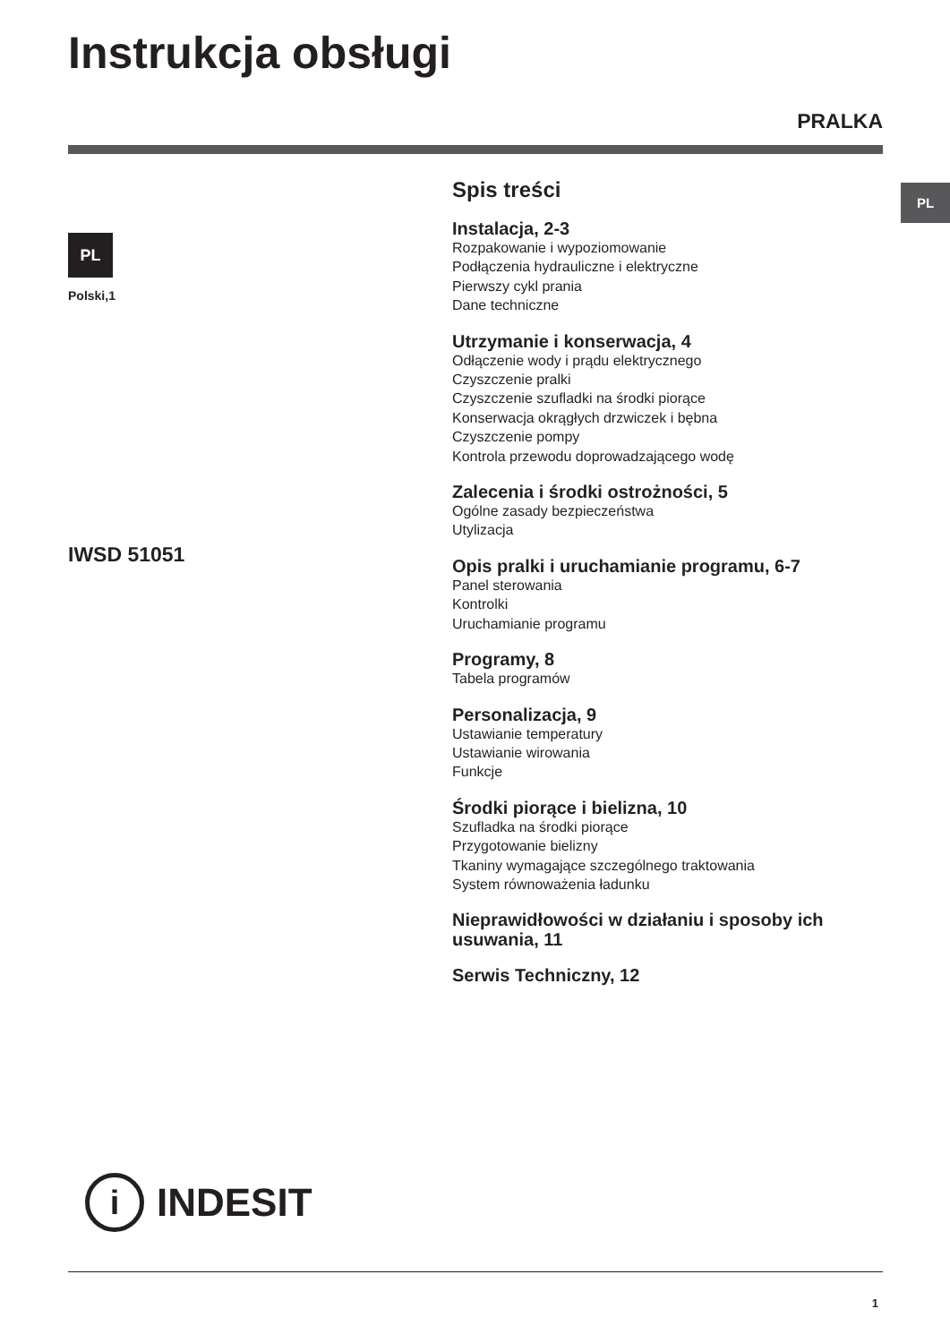Instrukcja obsługi
PRALKA
PL
PL
Polski,1
IWSD 51051
Spis treści
Instalacja, 2-3
Rozpakowanie i wypoziomowanie
Podłączenia hydrauliczne i elektryczne
Pierwszy cykl prania
Dane techniczne
Utrzymanie i konserwacja, 4
Odłączenie wody i prądu elektrycznego
Czyszczenie pralki
Czyszczenie szufladki na środki piorące
Konserwacja okrągłych drzwiczek i bębna
Czyszczenie pompy
Kontrola przewodu doprowadzającego wodę
Zalecenia i środki ostrożności, 5
Ogólne zasady bezpieczeństwa
Utylizacja
Opis pralki i uruchamianie programu, 6-7
Panel sterowania
Kontrolki
Uruchamianie programu
Programy, 8
Tabela programów
Personalizacja, 9
Ustawianie temperatury
Ustawianie wirowania
Funkcje
Środki piorące i bielizna, 10
Szufladka na środki piorące
Przygotowanie bielizny
Tkaniny wymagające szczególnego traktowania
System równoważenia ładunku
Nieprawidłowości w działaniu i sposoby ich usuwania, 11
Serwis Techniczny, 12
i
INDESIT
1